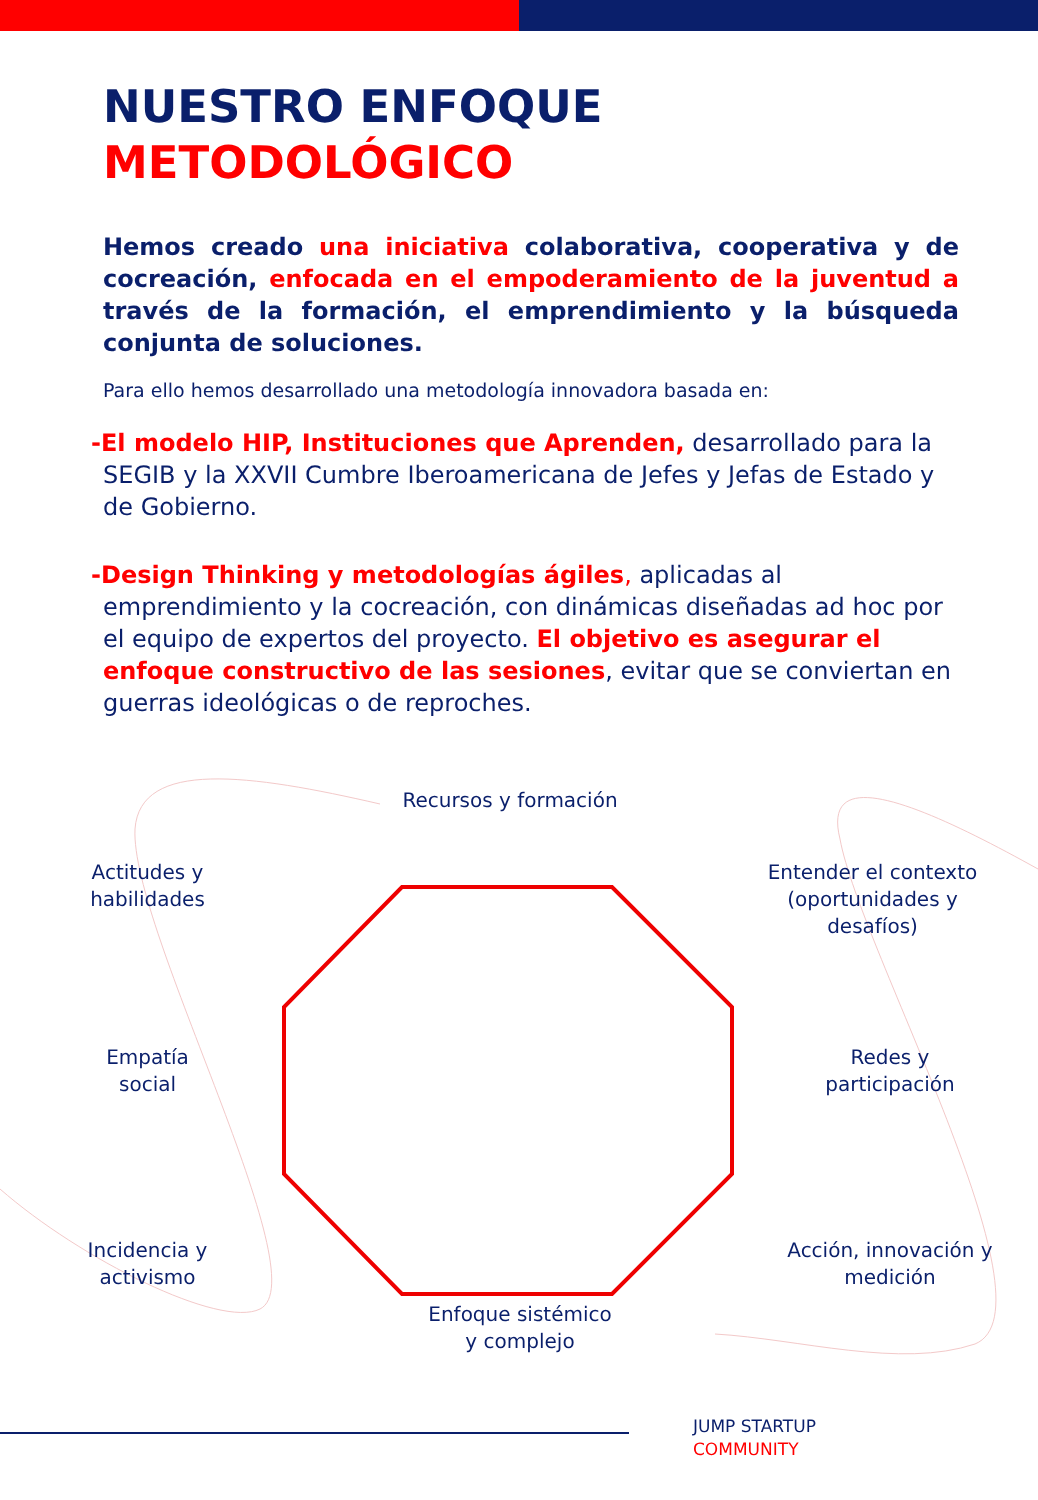NUESTRO ENFOQUE
METODOLÓGICO
Hemos creado una iniciativa colaborativa, cooperativa y de cocreación, enfocada en el empoderamiento de la juventud a través de la formación, el emprendimiento y la búsqueda conjunta de soluciones.
Para ello hemos desarrollado una metodología innovadora basada en:
-El modelo HIP, Instituciones que Aprenden, desarrollado para la SEGIB y la XXVII Cumbre Iberoamericana de Jefes y Jefas de Estado y de Gobierno.
-Design Thinking y metodologías ágiles, aplicadas al emprendimiento y la cocreación, con dinámicas diseñadas ad hoc por el equipo de expertos del proyecto. El objetivo es asegurar el enfoque constructivo de las sesiones, evitar que se conviertan en guerras ideológicas o de reproches.
Recursos y formación
Actitudes y
habilidades
Entender el contexto
(oportunidades y
desafíos)
Empatía
social
Redes y
participación
Incidencia y
activismo
Acción, innovación y
medición
Enfoque sistémico
y complejo
JUMP STARTUP
COMMUNITY